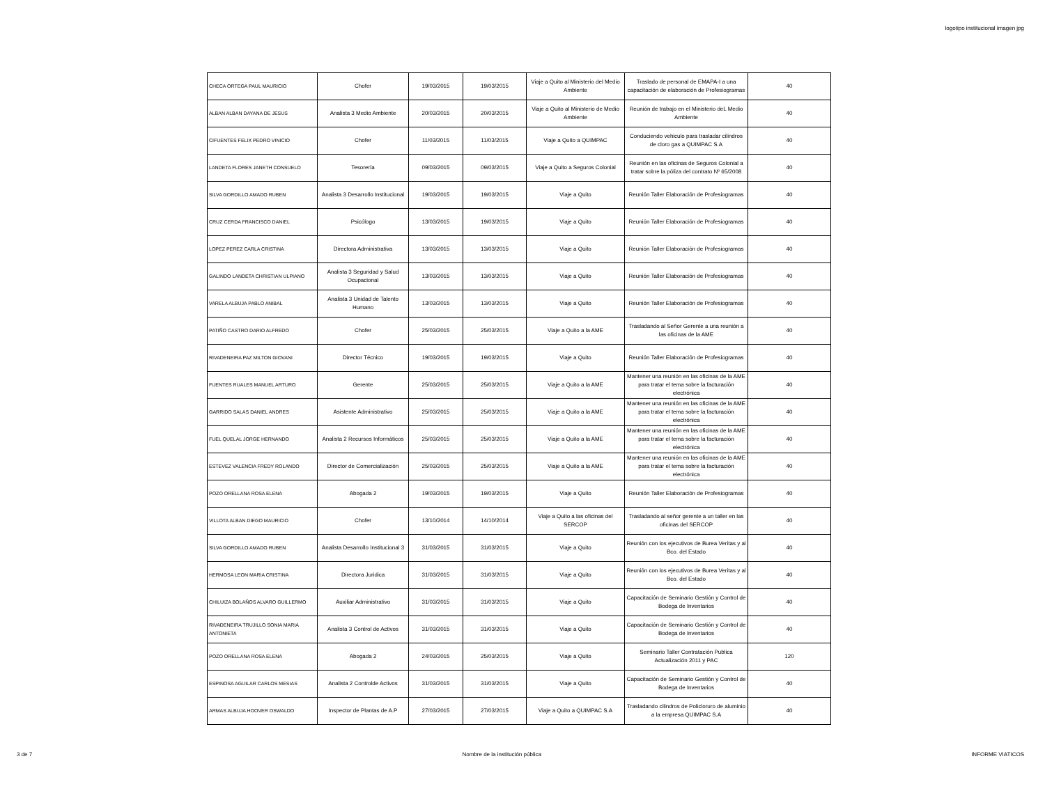logotipo institucional imagen jpg
| CHECA ORTEGA PAUL MAURICIO | Chofer | 19/03/2015 | 19/03/2015 | Viaje a Quito al Ministerio del Medio Ambiente | Traslado de personal de EMAPA-I a una capacitación de elaboración de Profesiogramas | 40 |
| ALBAN ALBAN DAYANA DE JESUS | Analista 3 Medio Ambiente | 20/03/2015 | 20/03/2015 | Viaje a Quito al Ministerio de Medio Ambiente | Reunión de trabajo en el Ministerio deL Medio Ambiente | 40 |
| CIFUENTES FELIX PEDRO VINICIO | Chofer | 11/03/2015 | 11/03/2015 | Viaje a Quito a QUIMPAC | Conduciendo vehiculo para trasladar cilindros de cloro gas a QUIMPAC S.A | 40 |
| LANDETA FLORES JANETH CONSUELO | Tesorería | 09/03/2015 | 09/03/2015 | Viaje a Quito a Seguros Colonial | Reunión en las oficinas de Seguros Colonial a tratar sobre la póliza del contrato Nº 65/2008 | 40 |
| SILVA GORDILLO AMADO RUBEN | Analista 3 Desarrollo Institucional | 19/03/2015 | 19/03/2015 | Viaje a Quito | Reunión Taller Elaboración de Profesiogramas | 40 |
| CRUZ CERDA FRANCISCO DANIEL | Psicólogo | 13/03/2015 | 19/03/2015 | Viaje a Quito | Reunión Taller Elaboración de Profesiogramas | 40 |
| LOPEZ PEREZ CARLA CRISTINA | Directora Administrativa | 13/03/2015 | 13/03/2015 | Viaje a Quito | Reunión Taller Elaboración de Profesiogramas | 40 |
| GALINDO LANDETA CHRISTIAN ULPIANO | Analista 3 Seguridad y Salud Ocupacional | 13/03/2015 | 13/03/2015 | Viaje a Quito | Reunión Taller Elaboración de Profesiogramas | 40 |
| VARELA ALBUJA PABLO ANIBAL | Analista 3 Unidad de Talento Humano | 13/03/2015 | 13/03/2015 | Viaje a Quito | Reunión Taller Elaboración de Profesiogramas | 40 |
| PATIÑO CASTRO DARIO ALFREDO | Chofer | 25/03/2015 | 25/03/2015 | Viaje a Quito a la AME | Trasladando al Señor Gerente a una reunión a las oficinas de la AME | 40 |
| RIVADENEIRA PAZ MILTON GIOVANI | Director Técnico | 19/03/2015 | 19/03/2015 | Viaje a Quito | Reunión Taller Elaboración de Profesiogramas | 40 |
| FUENTES RUALES MANUEL ARTURO | Gerente | 25/03/2015 | 25/03/2015 | Viaje a Quito a la AME | Mantener una reunión en las oficinas de la AME para tratar el tema sobre la facturación electrónica | 40 |
| GARRIDO SALAS DANIEL ANDRES | Asistente Administrativo | 25/03/2015 | 25/03/2015 | Viaje a Quito a la AME | Mantener una reunión en las oficinas de la AME para tratar el tema sobre la facturación electrónica | 40 |
| FUEL QUELAL JORGE HERNANDO | Analista 2 Recursos Informáticos | 25/03/2015 | 25/03/2015 | Viaje a Quito a la AME | Mantener una reunión en las oficinas de la AME para tratar el tema sobre la facturación electrónica | 40 |
| ESTEVEZ VALENCIA FREDY ROLANDO | Director de Comercialización | 25/03/2015 | 25/03/2015 | Viaje a Quito a la AME | Mantener una reunión en las oficinas de la AME para tratar el tema sobre la facturación electrónica | 40 |
| POZO ORELLANA ROSA ELENA | Abogada 2 | 19/03/2015 | 19/03/2015 | Viaje a Quito | Reunión Taller Elaboración de Profesiogramas | 40 |
| VILLOTA ALBAN DIEGO MAURICIO | Chofer | 13/10/2014 | 14/10/2014 | Viaje a Quito a las oficinas del SERCOP | Trasladando al señor gerente a un taller en las oficinas del SERCOP | 40 |
| SILVA GORDILLO AMADO RUBEN | Analista Desarrollo Institucional 3 | 31/03/2015 | 31/03/2015 | Viaje a Quito | Reunión con los ejecutivos de Burea Veritas y al Bco. del Estado | 40 |
| HERMOSA LEON MARIA CRISTINA | Directora Juridica | 31/03/2015 | 31/03/2015 | Viaje a Quito | Reunión con los ejecutivos de Burea Veritas y al Bco. del Estado | 40 |
| CHILUIZA BOLAÑOS ALVARO GUILLERMO | Auxiliar Administrativo | 31/03/2015 | 31/03/2015 | Viaje a Quito | Capacitación de Seminario Gestión y Control de Bodega de Inventarios | 40 |
| RIVADENEIRA TRUJILLO SONIA MARIA ANTONIETA | Analista 3 Control de Activos | 31/03/2015 | 31/03/2015 | Viaje a Quito | Capacitación de Seminario Gestión y Control de Bodega de Inventarios | 40 |
| POZO ORELLANA ROSA ELENA | Abogada 2 | 24/03/2015 | 25/03/2015 | Viaje a Quito | Seminario Taller Contratación Publica Actualización 2011 y PAC | 120 |
| ESPINOSA AGUILAR CARLOS MESIAS | Analista 2 Controlde Activos | 31/03/2015 | 31/03/2015 | Viaje a Quito | Capacitación de Seminario Gestión y Control de Bodega de Inventarios | 40 |
| ARMAS ALBUJA HOOVER OSWALDO | Inspector de Plantas de A.P | 27/03/2015 | 27/03/2015 | Viaje a Quito a QUIMPAC S.A | Trasladando cilindros de Policloruro de aluminio a la empresa QUIMPAC S.A | 40 |
3 de 7 Nombre de la institución pública INFORME VIATICOS